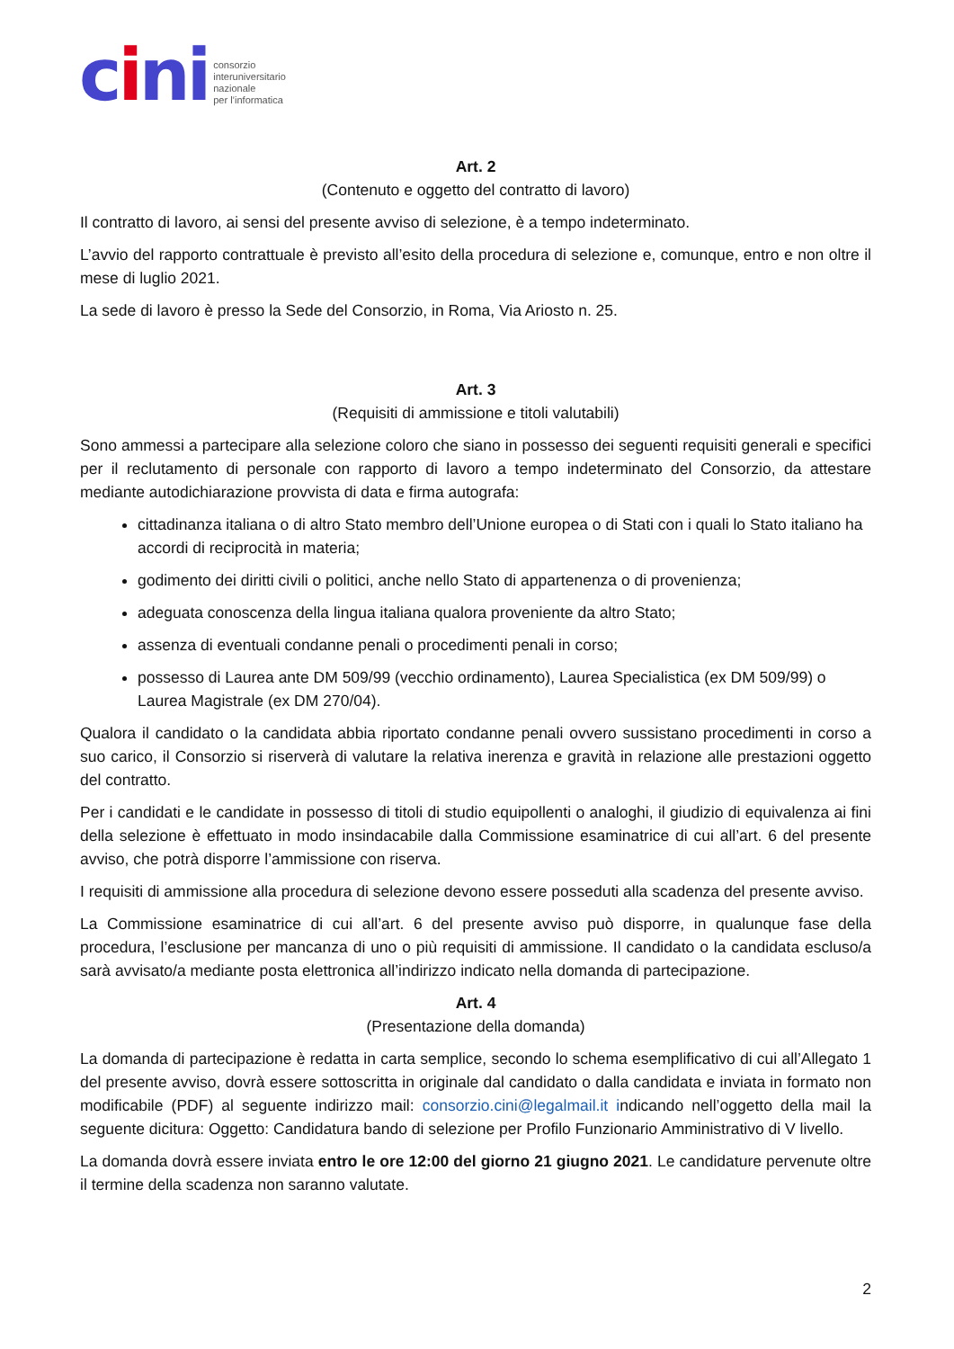cini
consorzio
interuniversitario
nazionale
per l’informatica
Art. 2
(Contenuto e oggetto del contratto di lavoro)
Il contratto di lavoro, ai sensi del presente avviso di selezione, è a tempo indeterminato.
L’avvio del rapporto contrattuale è previsto all’esito della procedura di selezione e, comunque, entro e non oltre il mese di luglio 2021.
La sede di lavoro è presso la Sede del Consorzio, in Roma, Via Ariosto n. 25.
Art. 3
(Requisiti di ammissione e titoli valutabili)
Sono ammessi a partecipare alla selezione coloro che siano in possesso dei seguenti requisiti generali e specifici per il reclutamento di personale con rapporto di lavoro a tempo indeterminato del Consorzio, da attestare mediante autodichiarazione provvista di data e firma autografa:
cittadinanza italiana o di altro Stato membro dell’Unione europea o di Stati con i quali lo Stato italiano ha accordi di reciprocità in materia;
godimento dei diritti civili o politici, anche nello Stato di appartenenza o di provenienza;
adeguata conoscenza della lingua italiana qualora proveniente da altro Stato;
assenza di eventuali condanne penali o procedimenti penali in corso;
possesso di Laurea ante DM 509/99 (vecchio ordinamento), Laurea Specialistica (ex DM 509/99) o Laurea Magistrale (ex DM 270/04).
Qualora il candidato o la candidata abbia riportato condanne penali ovvero sussistano procedimenti in corso a suo carico, il Consorzio si riserverà di valutare la relativa inerenza e gravità in relazione alle prestazioni oggetto del contratto.
Per i candidati e le candidate in possesso di titoli di studio equipollenti o analoghi, il giudizio di equivalenza ai fini della selezione è effettuato in modo insindacabile dalla Commissione esaminatrice di cui all’art. 6 del presente avviso, che potrà disporre l’ammissione con riserva.
I requisiti di ammissione alla procedura di selezione devono essere posseduti alla scadenza del presente avviso.
La Commissione esaminatrice di cui all’art. 6 del presente avviso può disporre, in qualunque fase della procedura, l’esclusione per mancanza di uno o più requisiti di ammissione. Il candidato o la candidata escluso/a sarà avvisato/a mediante posta elettronica all’indirizzo indicato nella domanda di partecipazione.
Art. 4
(Presentazione della domanda)
La domanda di partecipazione è redatta in carta semplice, secondo lo schema esemplificativo di cui all’Allegato 1 del presente avviso, dovrà essere sottoscritta in originale dal candidato o dalla candidata e inviata in formato non modificabile (PDF) al seguente indirizzo mail: consorzio.cini@legalmail.it indicando nell’oggetto della mail la seguente dicitura: Oggetto: Candidatura bando di selezione per Profilo Funzionario Amministrativo di V livello.
La domanda dovrà essere inviata entro le ore 12:00 del giorno 21 giugno 2021. Le candidature pervenute oltre il termine della scadenza non saranno valutate.
2